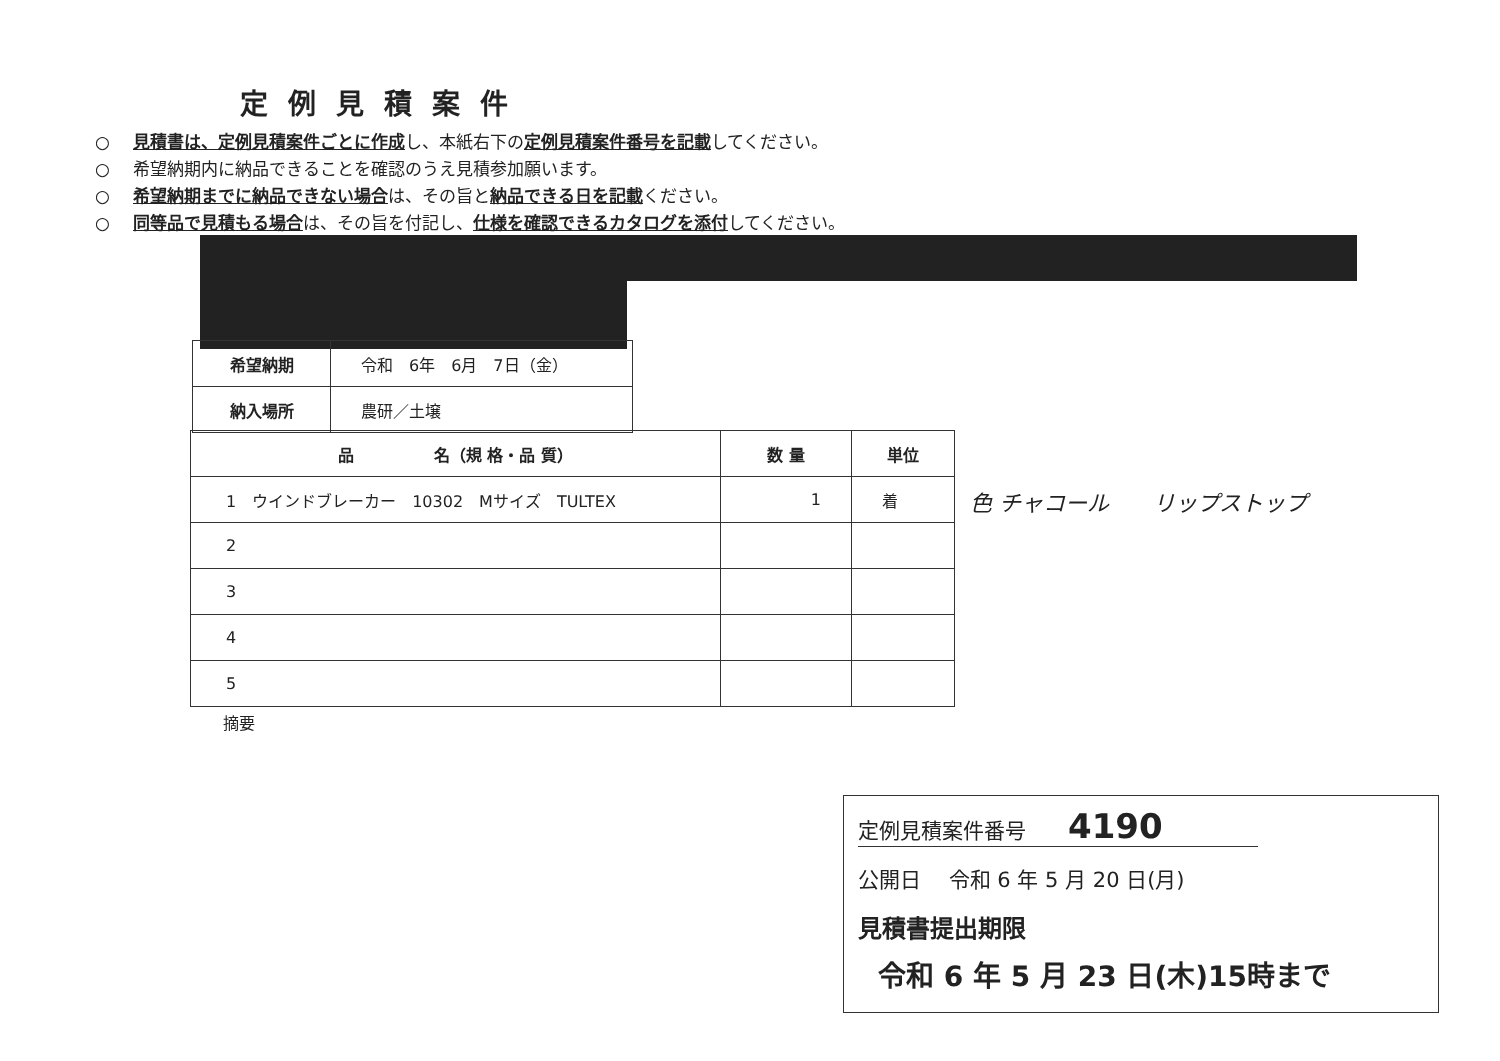定例見積案件
○ 見積書は、定例見積案件ごとに作成し、本紙右下の定例見積案件番号を記載してください。
○ 希望納期内に納品できることを確認のうえ見積参加願います。
○ 希望納期までに納品できない場合は、その旨と納品できる日を記載ください。
○ 同等品で見積もる場合は、その旨を付記し、仕様を確認できるカタログを添付してください。
| 希望納期 | 令和 6年 6月 7日（金） |
| 納入場所 | 農研／土壌 |
| 品 名（規 格・品 質） | 数 量 | 単位 |
| --- | --- | --- |
| 1 ウインドブレーカー 10302 Mサイズ TULTEX | 1 | 着 |
| 2 | | |
| 3 | | |
| 4 | | |
| 5 | | |
色 チャコール　　リップストップ
摘要
定例見積案件番号　　4190
公開日　 令和 6 年 5 月 20 日(月)
見積書提出期限
令和 6 年 5 月 23 日(木)15時まで